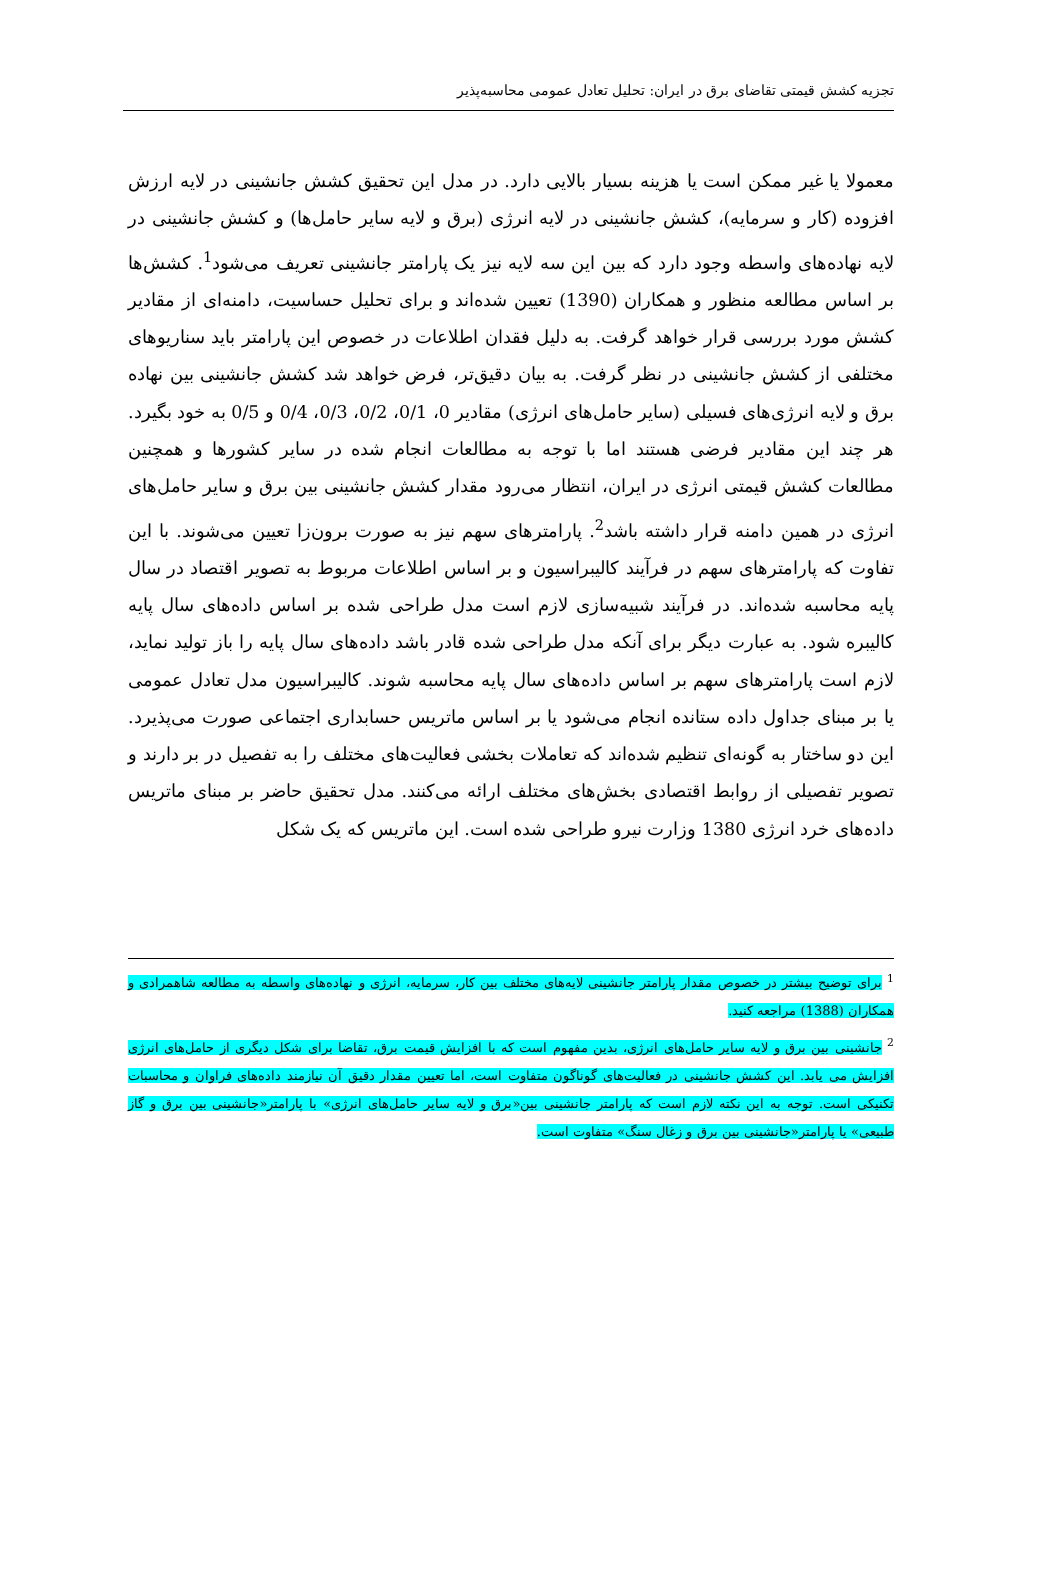تجزیه کشش قیمتی تقاضای برق در ایران: تحلیل تعادل عمومی محاسبه‌پذیر
معمولا یا غیر ممکن است یا هزینه بسیار بالایی دارد. در مدل این تحقیق کشش جانشینی در لایه ارزش افزوده (کار و سرمایه)، کشش جانشینی در لایه انرژی (برق و لایه سایر حامل‌ها) و کشش جانشینی در لایه نهاده‌های واسطه وجود دارد که بین این سه لایه نیز یک پارامتر جانشینی تعریف می‌شود<sup>1</sup>. کشش‌ها بر اساس مطالعه منظور و همکاران (1390) تعیین شده‌اند و برای تحلیل حساسیت، دامنه‌ای از مقادیر کشش مورد بررسی قرار خواهد گرفت. به دلیل فقدان اطلاعات در خصوص این پارامتر باید سناریوهای مختلفی از کشش جانشینی در نظر گرفت. به بیان دقیق‌تر، فرض خواهد شد کشش جانشینی بین نهاده برق و لایه انرژی‌های فسیلی (سایر حامل‌های انرژی) مقادیر 0، 0/1، 0/2، 0/3، 0/4 و 0/5 به خود بگیرد. هر چند این مقادیر فرضی هستند اما با توجه به مطالعات انجام شده در سایر کشورها و همچنین مطالعات کشش قیمتی انرژی در ایران، انتظار می‌رود مقدار کشش جانشینی بین برق و سایر حامل‌های انرژی در همین دامنه قرار داشته باشد<sup>2</sup>. پارامترهای سهم نیز به صورت برون‌زا تعیین می‌شوند. با این تفاوت که پارامترهای سهم در فرآیند کالیبراسیون و بر اساس اطلاعات مربوط به تصویر اقتصاد در سال پایه محاسبه شده‌اند. در فرآیند شبیه‌سازی لازم است مدل طراحی شده بر اساس داده‌های سال پایه کالیبره شود. به عبارت دیگر برای آنکه مدل طراحی شده قادر باشد داده‌های سال پایه را باز تولید نماید، لازم است پارامترهای سهم بر اساس داده‌های سال پایه محاسبه شوند. کالیبراسیون مدل تعادل عمومی یا بر مبنای جداول داده ستانده انجام می‌شود یا بر اساس ماتریس حسابداری اجتماعی صورت می‌پذیرد. این دو ساختار به گونه‌ای تنظیم شده‌اند که تعاملات بخشی فعالیت‌های مختلف را به تفصیل در بر دارند و تصویر تفصیلی از روابط اقتصادی بخش‌های مختلف ارائه می‌کنند. مدل تحقیق حاضر بر مبنای ماتریس داده‌های خرد انرژی 1380 وزارت نیرو طراحی شده است. این ماتریس که یک شکل
<sup>1</sup> برای توضیح بیشتر در خصوص مقدار پارامتر جانشینی لایه‌های مختلف بین کار، سرمایه، انرژی و نهاده‌های واسطه به مطالعه شاهمرادی و همکاران (1388) مراجعه کنید.
<sup>2</sup> جانشینی بین برق و لایه سایر حامل‌های انرژی، بدین مفهوم است که با افزایش قیمت برق، تقاضا برای شکل دیگری از حامل‌های انرژی افزایش می یابد. این کشش جانشینی در فعالیت‌های گوناگون متفاوت است، اما تعیین مقدار دقیق آن نیازمند داده‌های فراوان و محاسبات تکنیکی است. توجه به این نکته لازم است که پارامتر جانشینی بین«برق و لایه سایر حامل‌های انرژی» با پارامتر«جانشینی بین برق و گاز طبیعی» یا پارامتر«جانشینی بین برق و زغال سنگ» متفاوت است.